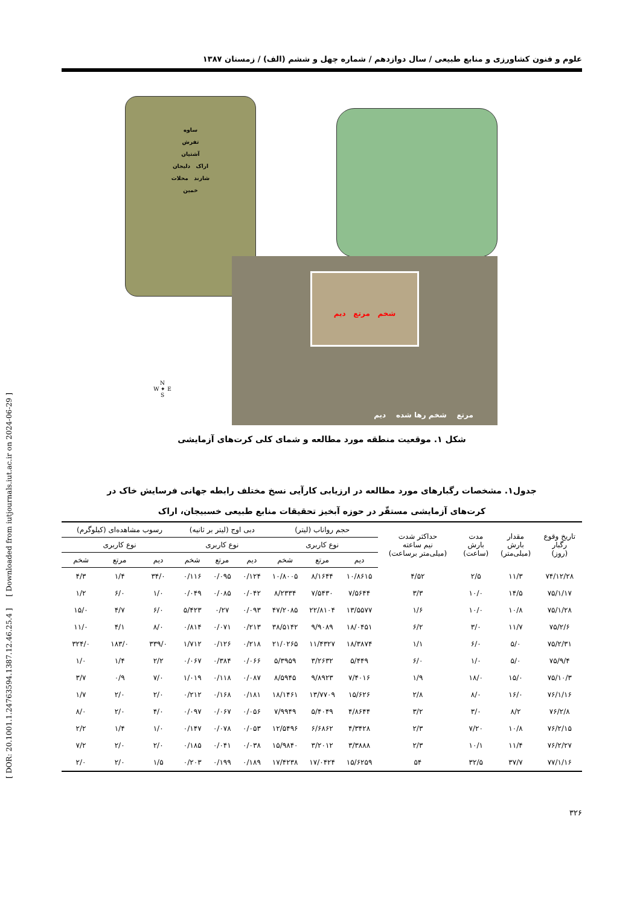[ DOR: 20.1001.1.24763594.1387.12.46.25.4 ] [ Downloaded from iutjournals.iut.ac.ir on 2024-06-29 ]
علوم و فنون کشاورزی و منابع طبیعی / سال دوازدهم / شماره چهل و ششم (الف) / زمستان ۱۳۸۷
ساوه
تفرش
آشتیان
اراک دلیجان
شازند محلات
خمین
شخم مرتع دیم
مرتع شخم رها شده دیم
N
W ✦ E
S
شکل ۱. موقعیت منطقه مورد مطالعه و شمای کلی کرت‌های آزمایشی
جدول۱. مشخصات رگبارهای مورد مطالعه در ارزیابی کارآیی نسخ مختلف رابطه جهانی فرسایش خاک در
کرت‌های آزمایشی مستقّر در حوزه آبخیز تحقیقات منابع طبیعی خسبیجان، اراک
| تاریخ وقوع رگبار (روز) | مقدار بارش (میلی‌متر) | مدت بارش (ساعت) | حداکثر شدت نیم ساعته (میلی‌متر برساعت) | حجم رواناب (لیتر) | | | دبی اوج (لیتر بر ثانیه) | | | رسوب مشاهده‌ای (کیلوگرم) | | |
| --- | --- | --- | --- | --- | --- | --- | --- | --- | --- | --- | --- | --- |
| | | | | نوع کاربری | | | نوع کاربری | | | نوع کاربری | | |
| | | | | دیم | مرتع | شخم | دیم | مرتع | شخم | دیم | مرتع | شخم |
| ۷۴/۱۲/۲۸ | ۱۱/۳ | ۲/۵ | ۴/۵۲ | ۱۰/۸۶۱۵ | ۸/۱۶۴۴ | ۱۰/۸۰۰۵ | ۰/۱۲۴ | ۰/۰۹۵ | ۰/۱۱۶ | ۳۴/۰ | ۱/۴ | ۴/۳ |
| ۷۵/۱/۱۷ | ۱۴/۵ | ۱۰/۰ | ۳/۳ | ۷/۵۶۴۴ | ۷/۵۴۳۰ | ۸/۲۳۳۴ | ۰/۰۴۲ | ۰/۰۸۵ | ۰/۰۴۹ | ۱/۰ | ۶/۰ | ۱/۲ |
| ۷۵/۱/۲۸ | ۱۰/۸ | ۱۰/۰ | ۱/۶ | ۱۳/۵۵۷۷ | ۲۲/۸۱۰۴ | ۴۷/۲۰۸۵ | ۰/۰۹۳ | ۰/۲۷ | ۵/۴۲۳ | ۶/۰ | ۴/۷ | ۱۵/۰ |
| ۷۵/۲/۶ | ۱۱/۷ | ۳/۰ | ۶/۲ | ۱۸/۰۴۵۱ | ۹/۹۰۸۹ | ۳۸/۵۱۴۲ | ۰/۲۱۳ | ۰/۰۷۱ | ۰/۸۱۴ | ۸/۰ | ۴/۱ | ۱۱/۰ |
| ۷۵/۲/۳۱ | ۵/۰ | ۶/۰ | ۱/۱ | ۱۸/۳۸۷۴ | ۱۱/۴۳۲۷ | ۲۱/۰۲۶۵ | ۰/۲۱۸ | ۰/۱۲۶ | ۱/۷۱۲ | ۳۳۹/۰ | ۱۸۳/۰ | ۳۲۴/۰ |
| ۷۵/۹/۴ | ۵/۰ | ۱/۰ | ۶/۰ | ۵/۴۴۹ | ۳/۲۶۳۲ | ۵/۳۹۵۹ | ۰/۰۶۶ | ۰/۳۸۴ | ۰/۰۶۷ | ۲/۲ | ۱/۴ | ۱/۰ |
| ۷۵/۱۰/۳ | ۱۵/۰ | ۱۸/۰ | ۱/۹ | ۷/۴۰۱۶ | ۹/۸۹۲۳ | ۸/۵۹۴۵ | ۰/۰۸۷ | ۰/۱۱۸ | ۱/۰۱۹ | ۷/۰ | ۰/۹ | ۳/۷ |
| ۷۶/۱/۱۶ | ۱۶/۰ | ۸/۰ | ۲/۸ | ۱۵/۶۲۶ | ۱۳/۷۷۰۹ | ۱۸/۱۴۶۱ | ۰/۱۸۱ | ۰/۱۶۸ | ۰/۲۱۲ | ۲/۰ | ۲/۰ | ۱/۷ |
| ۷۶/۲/۸ | ۸/۲ | ۳/۰ | ۳/۲ | ۴/۸۶۴۴ | ۵/۴۰۴۹ | ۷/۹۹۴۹ | ۰/۰۵۶ | ۰/۰۶۷ | ۰/۰۹۷ | ۴/۰ | ۲/۰ | ۸/۰ |
| ۷۶/۲/۱۵ | ۱۰/۸ | ۷/۲۰ | ۲/۳ | ۴/۳۴۲۸ | ۶/۶۸۶۲ | ۱۲/۵۴۹۶ | ۰/۰۵۳ | ۰/۰۷۸ | ۰/۱۴۷ | ۱/۰ | ۱/۴ | ۲/۲ |
| ۷۶/۲/۲۷ | ۱۱/۴ | ۱۰/۱ | ۲/۳ | ۳/۳۸۸۸ | ۳/۲۰۱۲ | ۱۵/۹۸۴۰ | ۰/۰۳۸ | ۰/۰۴۱ | ۰/۱۸۵ | ۲/۰ | ۲/۰ | ۷/۲ |
| ۷۷/۱/۱۶ | ۳۷/۷ | ۳۲/۵ | ۵۴ | ۱۵/۶۲۵۹ | ۱۷/۰۴۲۴ | ۱۷/۴۲۳۸ | ۰/۱۸۹ | ۰/۱۹۹ | ۰/۲۰۳ | ۱/۵ | ۲/۰ | ۲/۰ |
۳۲۶